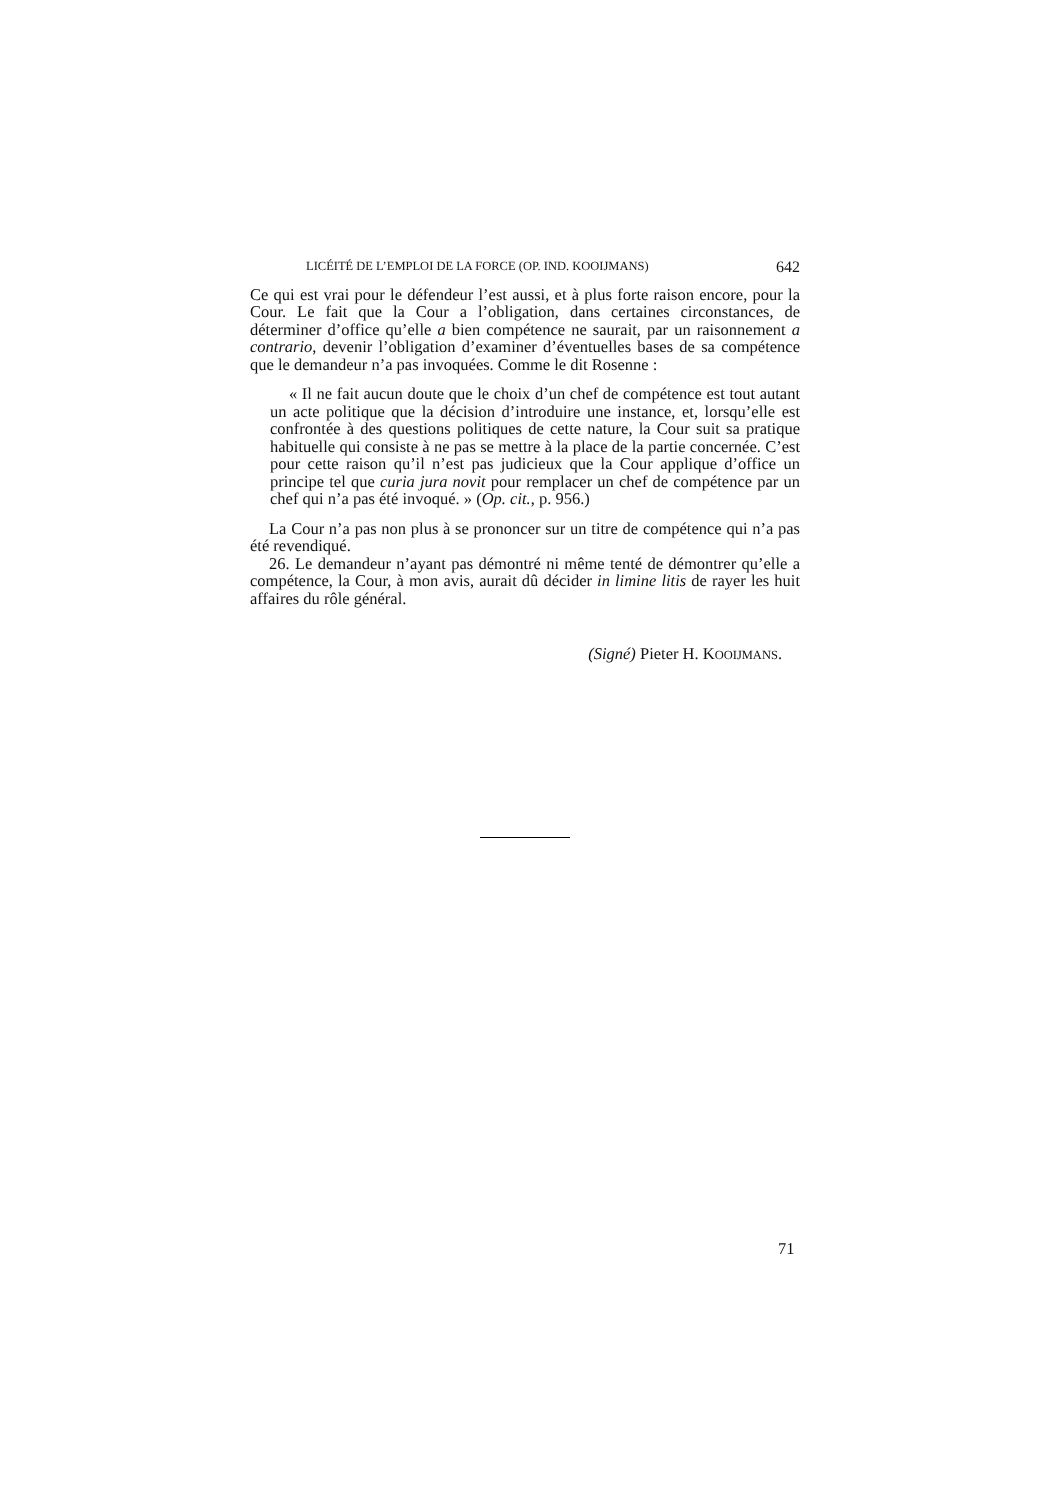LICÉITÉ DE L’EMPLOI DE LA FORCE (OP. IND. KOOIJMANS) 642
Ce qui est vrai pour le défendeur l’est aussi, et à plus forte raison encore, pour la Cour. Le fait que la Cour a l’obligation, dans certaines circonstances, de déterminer d’office qu’elle a bien compétence ne saurait, par un raisonnement a contrario, devenir l’obligation d’examiner d’éventuelles bases de sa compétence que le demandeur n’a pas invoquées. Comme le dit Rosenne :
« Il ne fait aucun doute que le choix d’un chef de compétence est tout autant un acte politique que la décision d’introduire une instance, et, lorsqu’elle est confrontée à des questions politiques de cette nature, la Cour suit sa pratique habituelle qui consiste à ne pas se mettre à la place de la partie concernée. C’est pour cette raison qu’il n’est pas judicieux que la Cour applique d’office un principe tel que curia jura novit pour remplacer un chef de compétence par un chef qui n’a pas été invoqué. » (Op. cit., p. 956.)
La Cour n’a pas non plus à se prononcer sur un titre de compétence qui n’a pas été revendiqué.
26. Le demandeur n’ayant pas démontré ni même tenté de démontrer qu’elle a compétence, la Cour, à mon avis, aurait dû décider in limine litis de rayer les huit affaires du rôle général.
(Signé) Pieter H. KOOIJMANS.
71